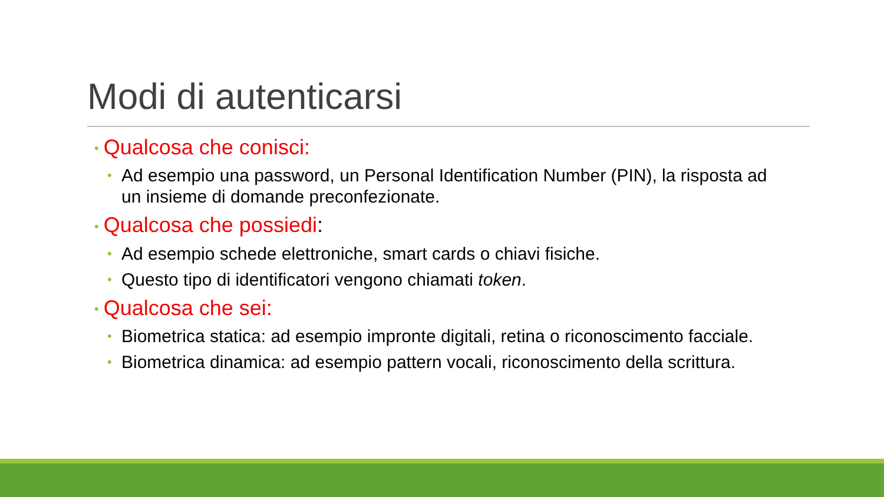Modi di autenticarsi
• Qualcosa che conisci:
• Ad esempio una password, un Personal Identification Number (PIN), la risposta ad un insieme di domande preconfezionate.
• Qualcosa che possiedi:
• Ad esempio schede elettroniche, smart cards o chiavi fisiche.
• Questo tipo di identificatori vengono chiamati token.
• Qualcosa che sei:
• Biometrica statica: ad esempio impronte digitali, retina o riconoscimento facciale.
• Biometrica dinamica: ad esempio pattern vocali, riconoscimento della scrittura.